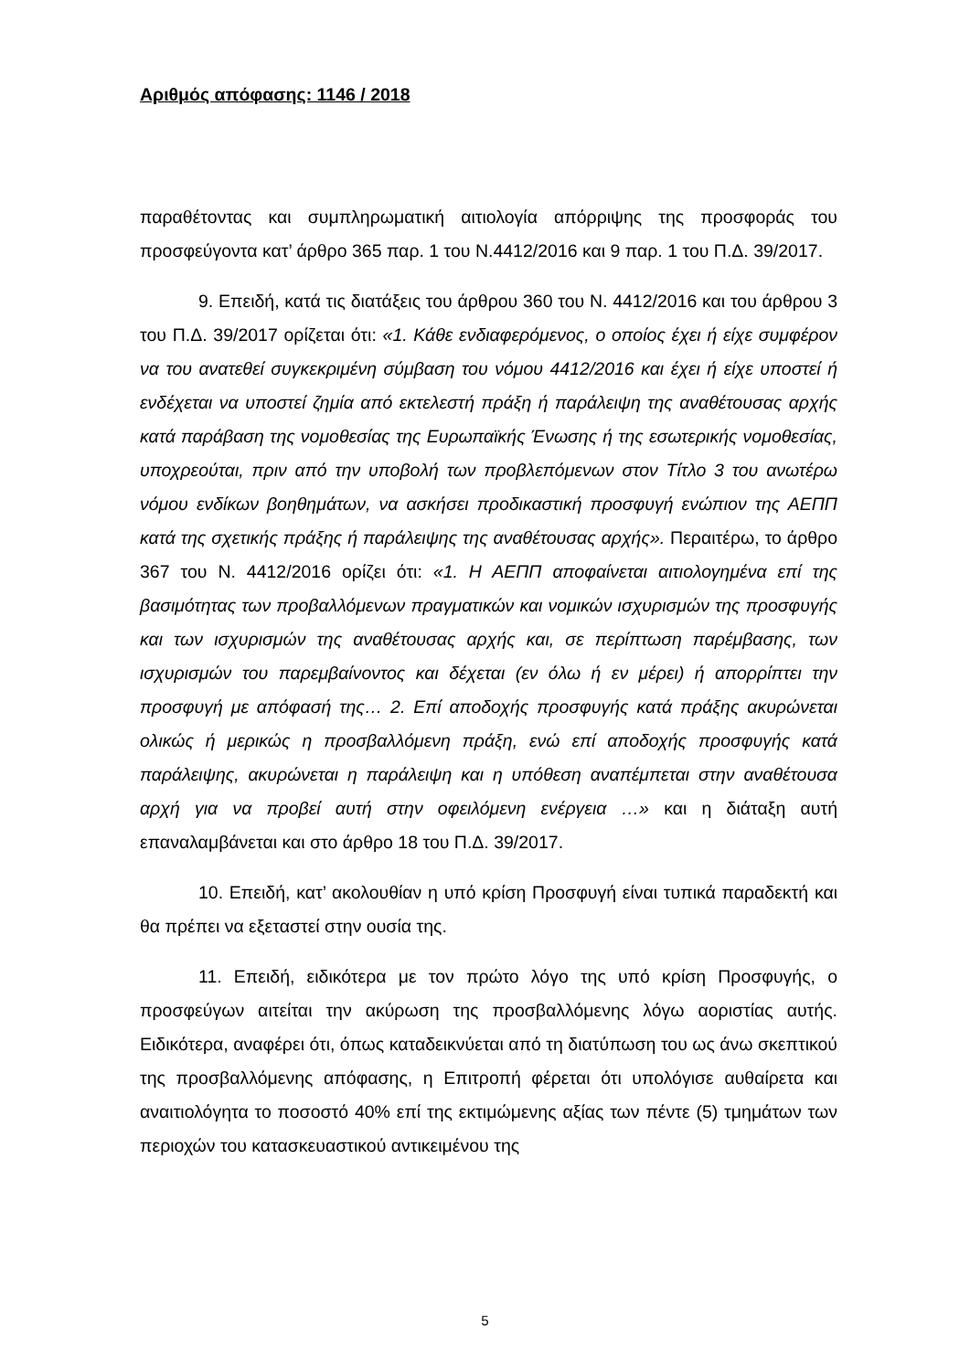Αριθμός απόφασης: 1146 / 2018
παραθέτοντας και συμπληρωματική αιτιολογία απόρριψης της προσφοράς του προσφεύγοντα κατ’ άρθρο 365 παρ. 1 του Ν.4412/2016 και 9 παρ. 1 του Π.Δ. 39/2017.
9. Επειδή, κατά τις διατάξεις του άρθρου 360 του Ν. 4412/2016 και του άρθρου 3 του Π.Δ. 39/2017 ορίζεται ότι: «1. Κάθε ενδιαφερόμενος, ο οποίος έχει ή είχε συμφέρον να του ανατεθεί συγκεκριμένη σύμβαση του νόμου 4412/2016 και έχει ή είχε υποστεί ή ενδέχεται να υποστεί ζημία από εκτελεστή πράξη ή παράλειψη της αναθέτουσας αρχής κατά παράβαση της νομοθεσίας της Ευρωπαϊκής Ένωσης ή της εσωτερικής νομοθεσίας, υποχρεούται, πριν από την υποβολή των προβλεπόμενων στον Τίτλο 3 του ανωτέρω νόμου ενδίκων βοηθημάτων, να ασκήσει προδικαστική προσφυγή ενώπιον της ΑΕΠΠ κατά της σχετικής πράξης ή παράλειψης της αναθέτουσας αρχής». Περαιτέρω, το άρθρο 367 του Ν. 4412/2016 ορίζει ότι: «1. Η ΑΕΠΠ αποφαίνεται αιτιολογημένα επί της βασιμότητας των προβαλλόμενων πραγματικών και νομικών ισχυρισμών της προσφυγής και των ισχυρισμών της αναθέτουσας αρχής και, σε περίπτωση παρέμβασης, των ισχυρισμών του παρεμβαίνοντος και δέχεται (εν όλω ή εν μέρει) ή απορρίπτει την προσφυγή με απόφασή της… 2. Επί αποδοχής προσφυγής κατά πράξης ακυρώνεται ολικώς ή μερικώς η προσβαλλόμενη πράξη, ενώ επί αποδοχής προσφυγής κατά παράλειψης, ακυρώνεται η παράλειψη και η υπόθεση αναπέμπεται στην αναθέτουσα αρχή για να προβεί αυτή στην οφειλόμενη ενέργεια …» και η διάταξη αυτή επαναλαμβάνεται και στο άρθρο 18 του Π.Δ. 39/2017.
10. Επειδή, κατ’ ακολουθίαν η υπό κρίση Προσφυγή είναι τυπικά παραδεκτή και θα πρέπει να εξεταστεί στην ουσία της.
11. Επειδή, ειδικότερα με τον πρώτο λόγο της υπό κρίση Προσφυγής, ο προσφεύγων αιτείται την ακύρωση της προσβαλλόμενης λόγω αοριστίας αυτής. Ειδικότερα, αναφέρει ότι, όπως καταδεικνύεται από τη διατύπωση του ως άνω σκεπτικού της προσβαλλόμενης απόφασης, η Επιτροπή φέρεται ότι υπολόγισε αυθαίρετα και αναιτιολόγητα το ποσοστό 40% επί της εκτιμώμενης αξίας των πέντε (5) τμημάτων των περιοχών του κατασκευαστικού αντικειμένου της
5